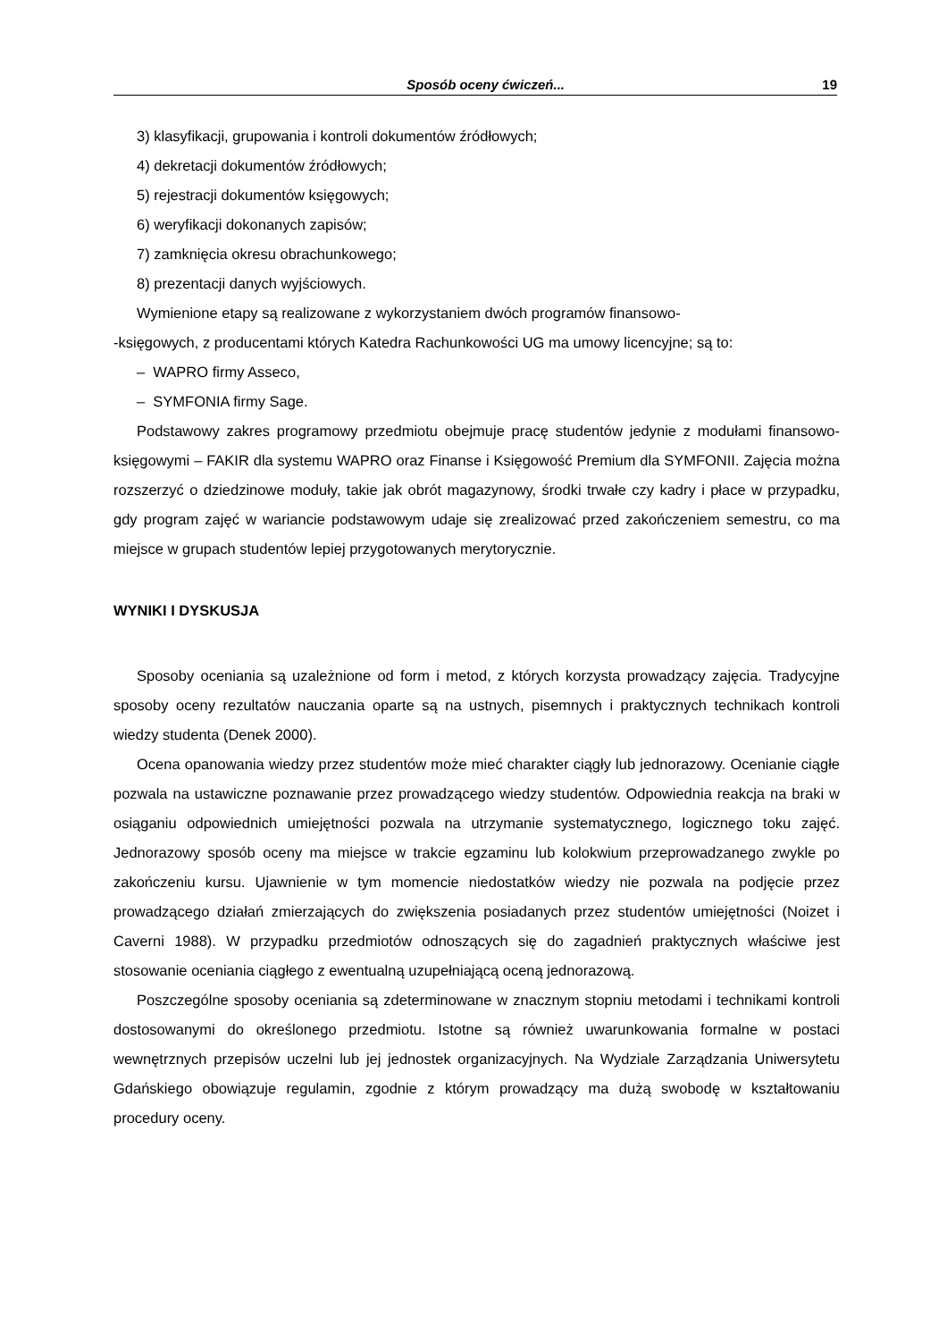Sposób oceny ćwiczeń... 19
3) klasyfikacji, grupowania i kontroli dokumentów źródłowych;
4) dekretacji dokumentów źródłowych;
5) rejestracji dokumentów księgowych;
6) weryfikacji dokonanych zapisów;
7) zamknięcia okresu obrachunkowego;
8) prezentacji danych wyjściowych.
Wymienione etapy są realizowane z wykorzystaniem dwóch programów finansowo-
-księgowych, z producentami których Katedra Rachunkowości UG ma umowy licencyjne; są to:
– WAPRO firmy Asseco,
– SYMFONIA firmy Sage.
Podstawowy zakres programowy przedmiotu obejmuje pracę studentów jedynie z modułami finansowo-księgowymi – FAKIR dla systemu WAPRO oraz Finanse i Księgowość Premium dla SYMFONII. Zajęcia można rozszerzyć o dziedzinowe moduły, takie jak obrót magazynowy, środki trwałe czy kadry i płace w przypadku, gdy program zajęć w wariancie podstawowym udaje się zrealizować przed zakończeniem semestru, co ma miejsce w grupach studentów lepiej przygotowanych merytorycznie.
WYNIKI I DYSKUSJA
Sposoby oceniania są uzależnione od form i metod, z których korzysta prowadzący zajęcia. Tradycyjne sposoby oceny rezultatów nauczania oparte są na ustnych, pisemnych i praktycznych technikach kontroli wiedzy studenta (Denek 2000).
Ocena opanowania wiedzy przez studentów może mieć charakter ciągły lub jednorazowy. Ocenianie ciągłe pozwala na ustawiczne poznawanie przez prowadzącego wiedzy studentów. Odpowiednia reakcja na braki w osiąganiu odpowiednich umiejętności pozwala na utrzymanie systematycznego, logicznego toku zajęć. Jednorazowy sposób oceny ma miejsce w trakcie egzaminu lub kolokwium przeprowadzanego zwykle po zakończeniu kursu. Ujawnienie w tym momencie niedostatków wiedzy nie pozwala na podjęcie przez prowadzącego działań zmierzających do zwiększenia posiadanych przez studentów umiejętności (Noizet i Caverni 1988). W przypadku przedmiotów odnoszących się do zagadnień praktycznych właściwe jest stosowanie oceniania ciągłego z ewentualną uzupełniającą oceną jednorazową.
Poszczególne sposoby oceniania są zdeterminowane w znacznym stopniu metodami i technikami kontroli dostosowanymi do określonego przedmiotu. Istotne są również uwarunkowania formalne w postaci wewnętrznych przepisów uczelni lub jej jednostek organizacyjnych. Na Wydziale Zarządzania Uniwersytetu Gdańskiego obowiązuje regulamin, zgodnie z którym prowadzący ma dużą swobodę w kształtowaniu procedury oceny.